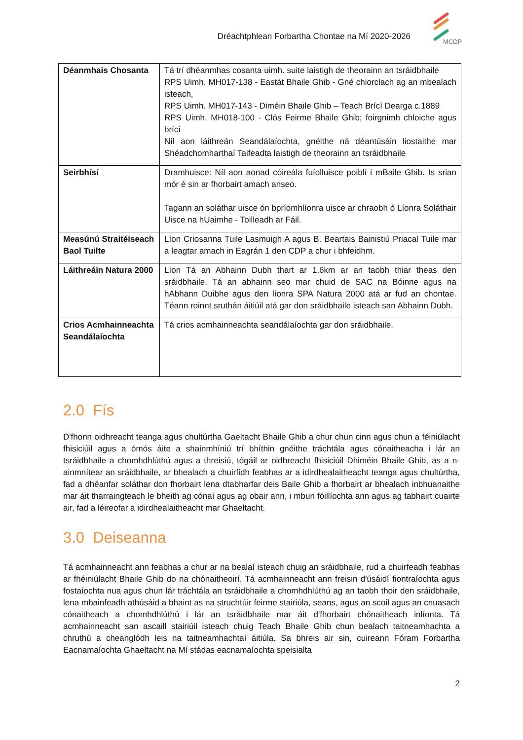Dréachtphlean Forbartha Chontae na Mí 2020-2026
MCDP
| Déanmhais Chosanta | Tá trí dhéanmhas cosanta uimh. suite laistigh de theorainn an tsráidbhaile RPS Uimh. MH017-138 - Eastát Bhaile Ghib - Gné chiorclach ag an mbealach isteach, RPS Uimh. MH017-143 - Diméin Bhaile Ghib – Teach Brící Dearga c.1889 RPS Uimh. MH018-100 - Clós Feirme Bhaile Ghib; foirgnimh chloiche agus brící Níl aon láithreán Seandálaíochta, gnéithe ná déantúsáin liostaithe mar Shéadchomharthaí Taifeadta laistigh de theorainn an tsráidbhaile |
| Seirbhísí | Dramhuisce: Níl aon aonad cóireála fuíolluisce poiblí i mBaile Ghib. Is srian mór é sin ar fhorbairt amach anseo. Tagann an soláthar uisce ón bpríomhlíonra uisce ar chraobh ó Líonra Soláthair Uisce na hUaimhe - Toilleadh ar Fáil. |
| Measúnú Straitéiseach Baol Tuilte | Líon Criosanna Tuile Lasmuigh A agus B. Beartais Bainistiú Priacal Tuile mar a leagtar amach in Eagrán 1 den CDP a chur i bhfeidhm. |
| Láithreáin Natura 2000 | Líon Tá an Abhainn Dubh thart ar 1.6km ar an taobh thiar theas den sráidbhaile. Tá an abhainn seo mar chuid de SAC na Bóinne agus na hAbhann Duibhe agus den líonra SPA Natura 2000 atá ar fud an chontae. Téann roinnt sruthán áitiúil atá gar don sráidbhaile isteach san Abhainn Dubh. |
| Crios Acmhainneachta Seandálaíochta | Tá crios acmhainneachta seandálaíochta gar don sráidbhaile. |
2.0 Fís
D'fhonn oidhreacht teanga agus chultúrtha Gaeltacht Bhaile Ghib a chur chun cinn agus chun a féiniúlacht fhisiciúil agus a ómós áite a shainmhíniú trí bhíthin gnéithe tráchtála agus cónaitheacha i lár an tsráidbhaile a chomhdhlúthú agus a threisiú, tógáil ar oidhreacht fhisiciúil Dhiméin Bhaile Ghib, as a n-ainmnítear an sráidbhaile, ar bhealach a chuirfidh feabhas ar a idirdhealaitheacht teanga agus chultúrtha, fad a dhéanfar soláthar don fhorbairt lena dtabharfar deis Baile Ghib a fhorbairt ar bhealach inbhuanaithe mar áit tharraingteach le bheith ag cónaí agus ag obair ann, i mbun fóillíochta ann agus ag tabhairt cuairte air, fad a léireofar a idirdhealaitheacht mar Ghaeltacht.
3.0 Deiseanna
Tá acmhainneacht ann feabhas a chur ar na bealaí isteach chuig an sráidbhaile, rud a chuirfeadh feabhas ar fhéiniúlacht Bhaile Ghib do na chónaitheoirí. Tá acmhainneacht ann freisin d'úsáidí fiontraíochta agus fostaíochta nua agus chun lár tráchtála an tsráidbhaile a chomhdhlúthú ag an taobh thoir den sráidbhaile, lena mbainfeadh athúsáid a bhaint as na struchtúir feirme stairiúla, seans, agus an scoil agus an cnuasach cónaitheach a chomhdhlúthú i lár an tsráidbhaile mar áit d'fhorbairt chónaitheach inlíonta. Tá acmhainneacht san ascaill stairiúil isteach chuig Teach Bhaile Ghib chun bealach taitneamhachta a chruthú a cheanglódh leis na taitneamhachtaí áitiúla. Sa bhreis air sin, cuireann Fóram Forbartha Eacnamaíochta Ghaeltacht na Mí stádas eacnamaíochta speisialta
2